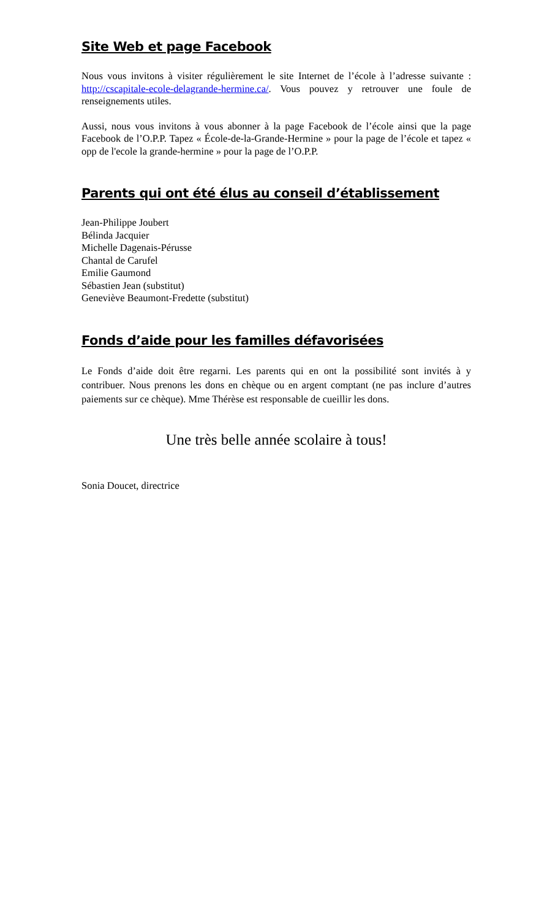Site Web et page Facebook
Nous vous invitons à visiter régulièrement le site Internet de l’école à l’adresse suivante : http://cscapitale-ecole-delagrande-hermine.ca/. Vous pouvez y retrouver une foule de renseignements utiles.
Aussi, nous vous invitons à vous abonner à la page Facebook de l’école ainsi que la page Facebook de l’O.P.P. Tapez « École-de-la-Grande-Hermine » pour la page de l’école et tapez « opp de l'ecole la grande-hermine » pour la page de l’O.P.P.
Parents qui ont été élus au conseil d’établissement
Jean-Philippe Joubert
Bélinda Jacquier
Michelle Dagenais-Pérusse
Chantal de Carufel
Emilie Gaumond
Sébastien Jean (substitut)
Geneviève Beaumont-Fredette (substitut)
Fonds d’aide pour les familles défavorisées
Le Fonds d’aide doit être regarni. Les parents qui en ont la possibilité sont invités à y contribuer. Nous prenons les dons en chèque ou en argent comptant (ne pas inclure d’autres paiements sur ce chèque). Mme Thérèse est responsable de cueillir les dons.
Une très belle année scolaire à tous!
Sonia Doucet, directrice